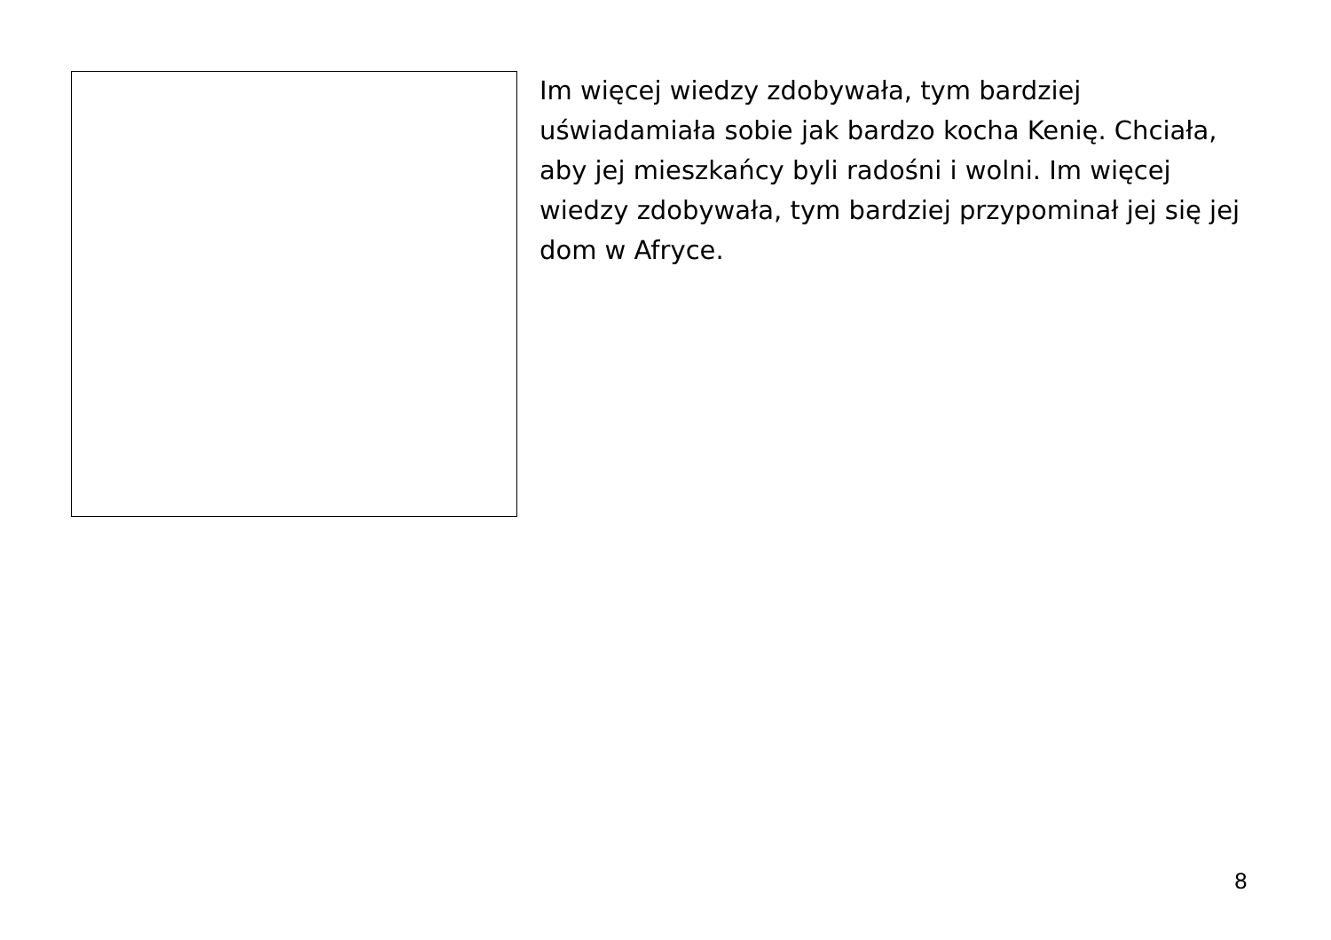Im więcej wiedzy zdobywała, tym bardziej uświadamiała sobie jak bardzo kocha Kenię. Chciała, aby jej mieszkańcy byli radośni i wolni. Im więcej wiedzy zdobywała, tym bardziej przypominał jej się jej dom w Afryce.
8